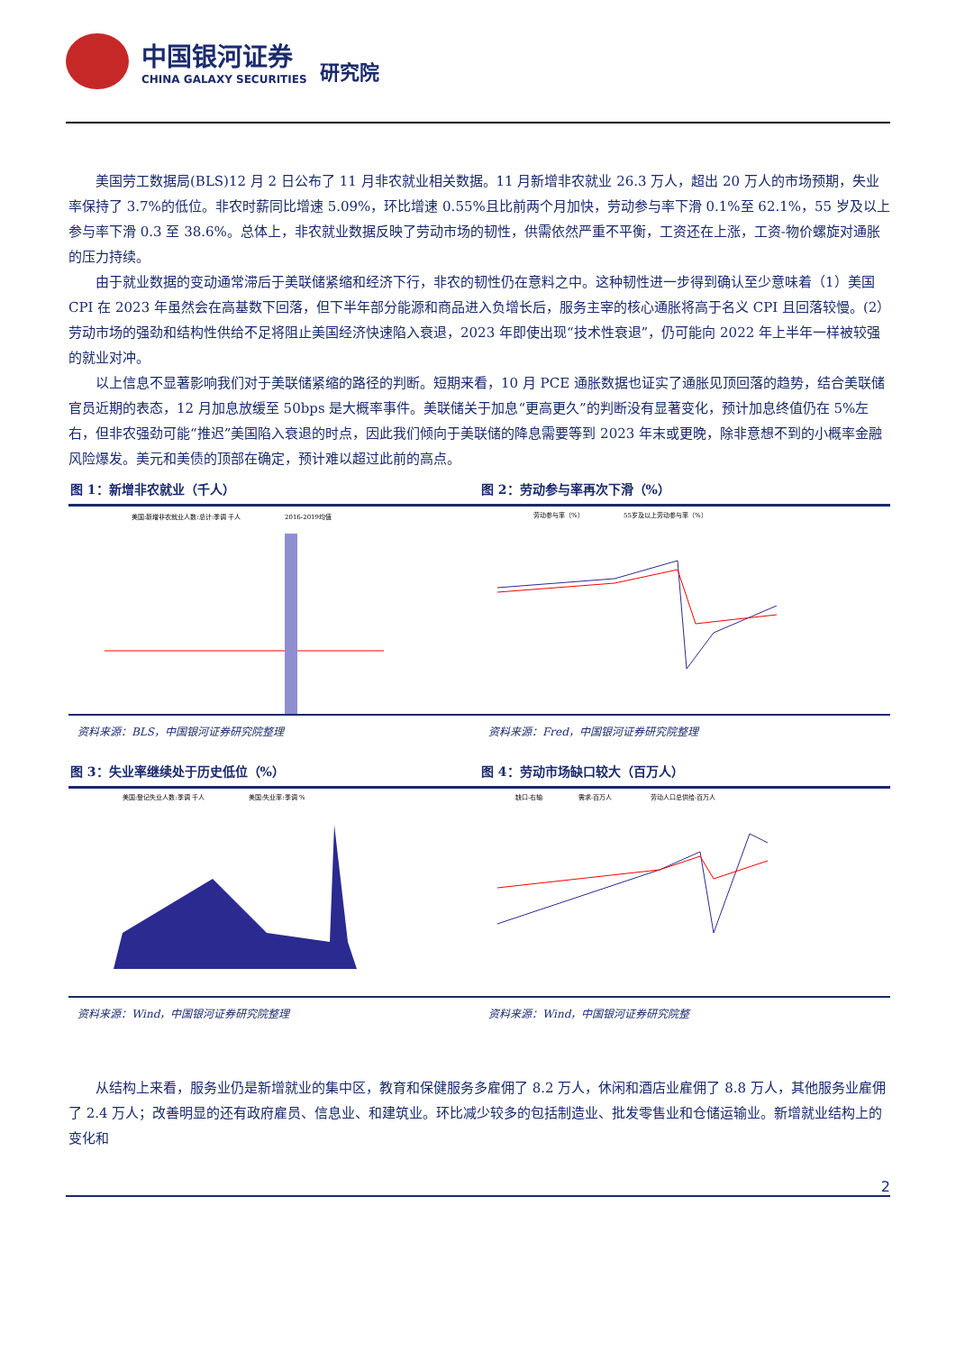中国银河证券
CHINA GALAXY SECURITIES
研究院
美国劳工数据局(BLS)12 月 2 日公布了 11 月非农就业相关数据。11 月新增非农就业 26.3 万人，超出 20 万人的市场预期，失业率保持了 3.7%的低位。非农时薪同比增速 5.09%，环比增速 0.55%且比前两个月加快，劳动参与率下滑 0.1%至 62.1%，55 岁及以上参与率下滑 0.3 至 38.6%。总体上，非农就业数据反映了劳动市场的韧性，供需依然严重不平衡，工资还在上涨，工资-物价螺旋对通胀的压力持续。
由于就业数据的变动通常滞后于美联储紧缩和经济下行，非农的韧性仍在意料之中。这种韧性进一步得到确认至少意味着（1）美国 CPI 在 2023 年虽然会在高基数下回落，但下半年部分能源和商品进入负增长后，服务主宰的核心通胀将高于名义 CPI 且回落较慢。(2）劳动市场的强劲和结构性供给不足将阻止美国经济快速陷入衰退，2023 年即使出现“技术性衰退”，仍可能向 2022 年上半年一样被较强的就业对冲。
以上信息不显著影响我们对于美联储紧缩的路径的判断。短期来看，10 月 PCE 通胀数据也证实了通胀见顶回落的趋势，结合美联储官员近期的表态，12 月加息放缓至 50bps 是大概率事件。美联储关于加息“更高更久”的判断没有显著变化，预计加息终值仍在 5%左右，但非农强劲可能“推迟”美国陷入衰退的时点，因此我们倾向于美联储的降息需要等到 2023 年末或更晚，除非意想不到的小概率金融风险爆发。美元和美债的顶部在确定，预计难以超过此前的高点。
图 1：新增非农就业（千人）
美国:新增非农就业人数:总计:季调 千人
2016-2019均值
资料来源：BLS，中国银河证券研究院整理
图 2：劳动参与率再次下滑（%）
劳动参与率（%）
55岁及以上劳动参与率（%）
资料来源：Fred，中国银河证券研究院整理
图 3：失业率继续处于历史低位（%）
美国:登记失业人数:季调 千人
美国:失业率:季调 %
资料来源：Wind，中国银河证券研究院整理
图 4：劳动市场缺口较大（百万人）
缺口-右轴
需求-百万人
劳动人口总供给-百万人
资料来源：Wind，中国银河证券研究院整
从结构上来看，服务业仍是新增就业的集中区，教育和保健服务多雇佣了 8.2 万人，休闲和酒店业雇佣了 8.8 万人，其他服务业雇佣了 2.4 万人；改善明显的还有政府雇员、信息业、和建筑业。环比减少较多的包括制造业、批发零售业和仓储运输业。新增就业结构上的变化和
2